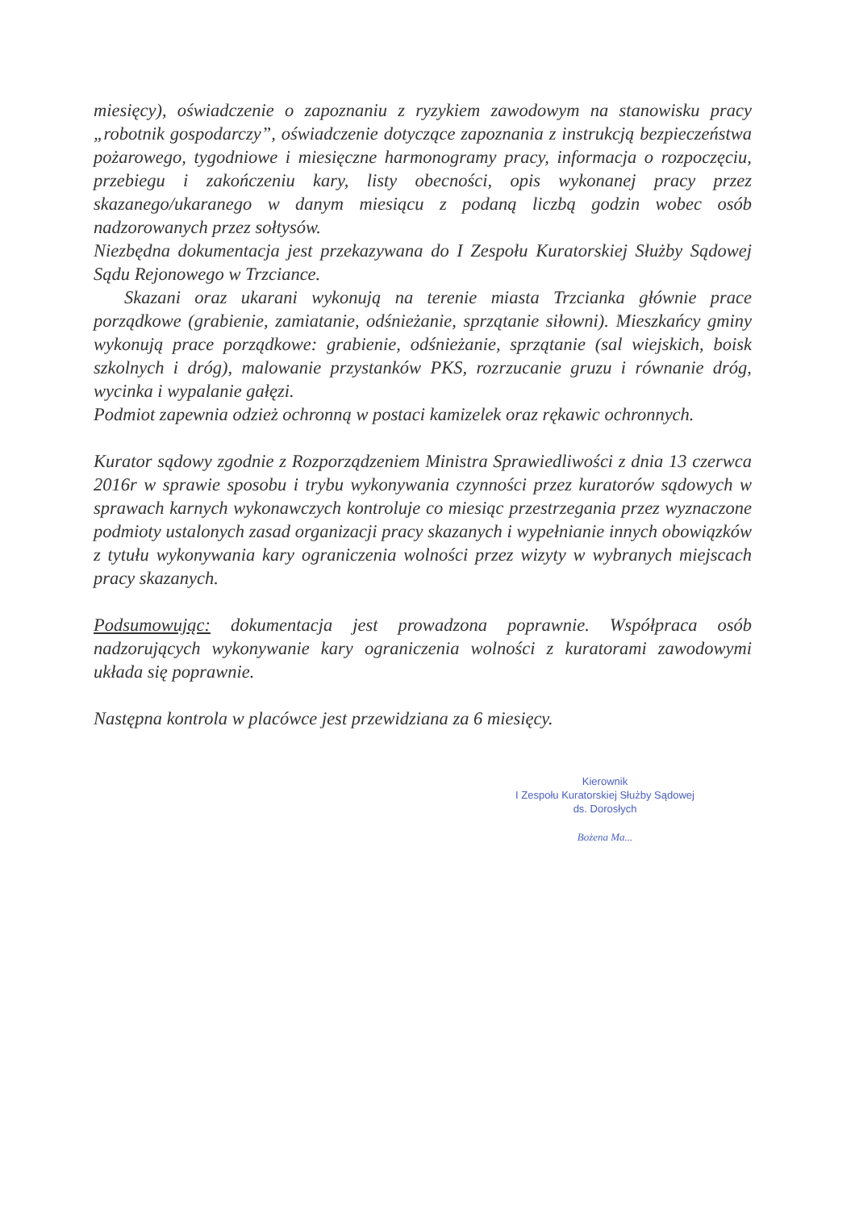miesięcy), oświadczenie o zapoznaniu z ryzykiem zawodowym na stanowisku pracy „robotnik gospodarczy”, oświadczenie dotyczące zapoznania z instrukcją bezpieczeństwa pożarowego, tygodniowe i miesięczne harmonogramy pracy, informacja o rozpoczęciu, przebiegu i zakończeniu kary, listy obecności, opis wykonanej pracy przez skazanego/ukaranego w danym miesiącu z podaną liczbą godzin wobec osób nadzorowanych przez sołtysów.
Niezbędna dokumentacja jest przekazywana do I Zespołu Kuratorskiej Służby Sądowej Sądu Rejonowego w Trzciance.
Skazani oraz ukarani wykonują na terenie miasta Trzcianka głównie prace porządkowe (grabienie, zamiatanie, odśnieżanie, sprzątanie siłowni). Mieszkańcy gminy wykonują prace porządkowe: grabienie, odśnieżanie, sprzątanie (sal wiejskich, boisk szkolnych i dróg), malowanie przystanków PKS, rozrzucanie gruzu i równanie dróg, wycinka i wypalanie gałęzi.
Podmiot zapewnia odzież ochronną w postaci kamizelek oraz rękawic ochronnych.
Kurator sądowy zgodnie z Rozporządzeniem Ministra Sprawiedliwości z dnia 13 czerwca 2016r w sprawie sposobu i trybu wykonywania czynności przez kuratorów sądowych w sprawach karnych wykonawczych kontroluje co miesiąc przestrzegania przez wyznaczone podmioty ustalonych zasad organizacji pracy skazanych i wypełnianie innych obowiązków z tytułu wykonywania kary ograniczenia wolności przez wizyty w wybranych miejscach pracy skazanych.
Podsumowując: dokumentacja jest prowadzona poprawnie. Współpraca osób nadzorujących wykonywanie kary ograniczenia wolności z kuratorami zawodowymi układa się poprawnie.
Następna kontrola w placówce jest przewidziana za 6 miesięcy.
Kierownik
I Zespołu Kuratorskiej Służby Sądowej
ds. Dorosłych
Bożena Ma...